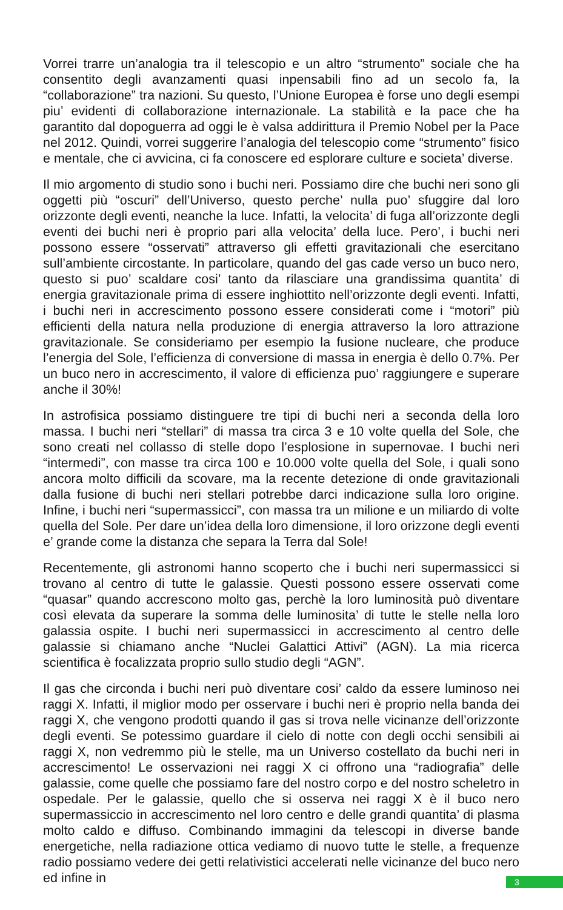Vorrei trarre un’analogia tra il telescopio e un altro “strumento” sociale che ha consentito degli avanzamenti quasi inpensabili fino ad un secolo fa, la “collaborazione” tra nazioni. Su questo, l’Unione Europea è forse uno degli esempi piu’ evidenti di collaborazione internazionale. La stabilità e la pace che ha garantito dal dopoguerra ad oggi le è valsa addirittura il Premio Nobel per la Pace nel 2012. Quindi, vorrei suggerire l’analogia del telescopio come “strumento” fisico e mentale, che ci avvicina, ci fa conoscere ed esplorare culture e societa’ diverse.
Il mio argomento di studio sono i buchi neri. Possiamo dire che buchi neri sono gli oggetti più “oscuri” dell’Universo, questo perche’ nulla puo’ sfuggire dal loro orizzonte degli eventi, neanche la luce. Infatti, la velocita’ di fuga all’orizzonte degli eventi dei buchi neri è proprio pari alla velocita’ della luce. Pero’, i buchi neri possono essere “osservati” attraverso gli effetti gravitazionali che esercitano sull’ambiente circostante. In particolare, quando del gas cade verso un buco nero, questo si puo’ scaldare cosi’ tanto da rilasciare una grandissima quantita’ di energia gravitazionale prima di essere inghiottito nell’orizzonte degli eventi. Infatti, i buchi neri in accrescimento possono essere considerati come i “motori” più efficienti della natura nella produzione di energia attraverso la loro attrazione gravitazionale. Se consideriamo per esempio la fusione nucleare, che produce l’energia del Sole, l’efficienza di conversione di massa in energia è dello 0.7%. Per un buco nero in accrescimento, il valore di efficienza puo’ raggiungere e superare anche il 30%!
In astrofisica possiamo distinguere tre tipi di buchi neri a seconda della loro massa. I buchi neri “stellari” di massa tra circa 3 e 10 volte quella del Sole, che sono creati nel collasso di stelle dopo l’esplosione in supernovae. I buchi neri “intermedi”, con masse tra circa 100 e 10.000 volte quella del Sole, i quali sono ancora molto difficili da scovare, ma la recente detezione di onde gravitazionali dalla fusione di buchi neri stellari potrebbe darci indicazione sulla loro origine. Infine, i buchi neri “supermassicci”, con massa tra un milione e un miliardo di volte quella del Sole. Per dare un’idea della loro dimensione, il loro orizzone degli eventi e’ grande come la distanza che separa la Terra dal Sole!
Recentemente, gli astronomi hanno scoperto che i buchi neri supermassicci si trovano al centro di tutte le galassie. Questi possono essere osservati come “quasar” quando accrescono molto gas, perchè la loro luminosità può diventare così elevata da superare la somma delle luminosita’ di tutte le stelle nella loro galassia ospite. I buchi neri supermassicci in accrescimento al centro delle galassie si chiamano anche “Nuclei Galattici Attivi” (AGN). La mia ricerca scientifica è focalizzata proprio sullo studio degli “AGN”.
Il gas che circonda i buchi neri può diventare cosi’ caldo da essere luminoso nei raggi X. Infatti, il miglior modo per osservare i buchi neri è proprio nella banda dei raggi X, che vengono prodotti quando il gas si trova nelle vicinanze dell’orizzonte degli eventi. Se potessimo guardare il cielo di notte con degli occhi sensibili ai raggi X, non vedremmo più le stelle, ma un Universo costellato da buchi neri in accrescimento! Le osservazioni nei raggi X ci offrono una “radiografia” delle galassie, come quelle che possiamo fare del nostro corpo e del nostro scheletro in ospedale. Per le galassie, quello che si osserva nei raggi X è il buco nero supermassiccio in accrescimento nel loro centro e delle grandi quantita’ di plasma molto caldo e diffuso. Combinando immagini da telescopi in diverse bande energetiche, nella radiazione ottica vediamo di nuovo tutte le stelle, a frequenze radio possiamo vedere dei getti relativistici accelerati nelle vicinanze del buco nero ed infine in
3